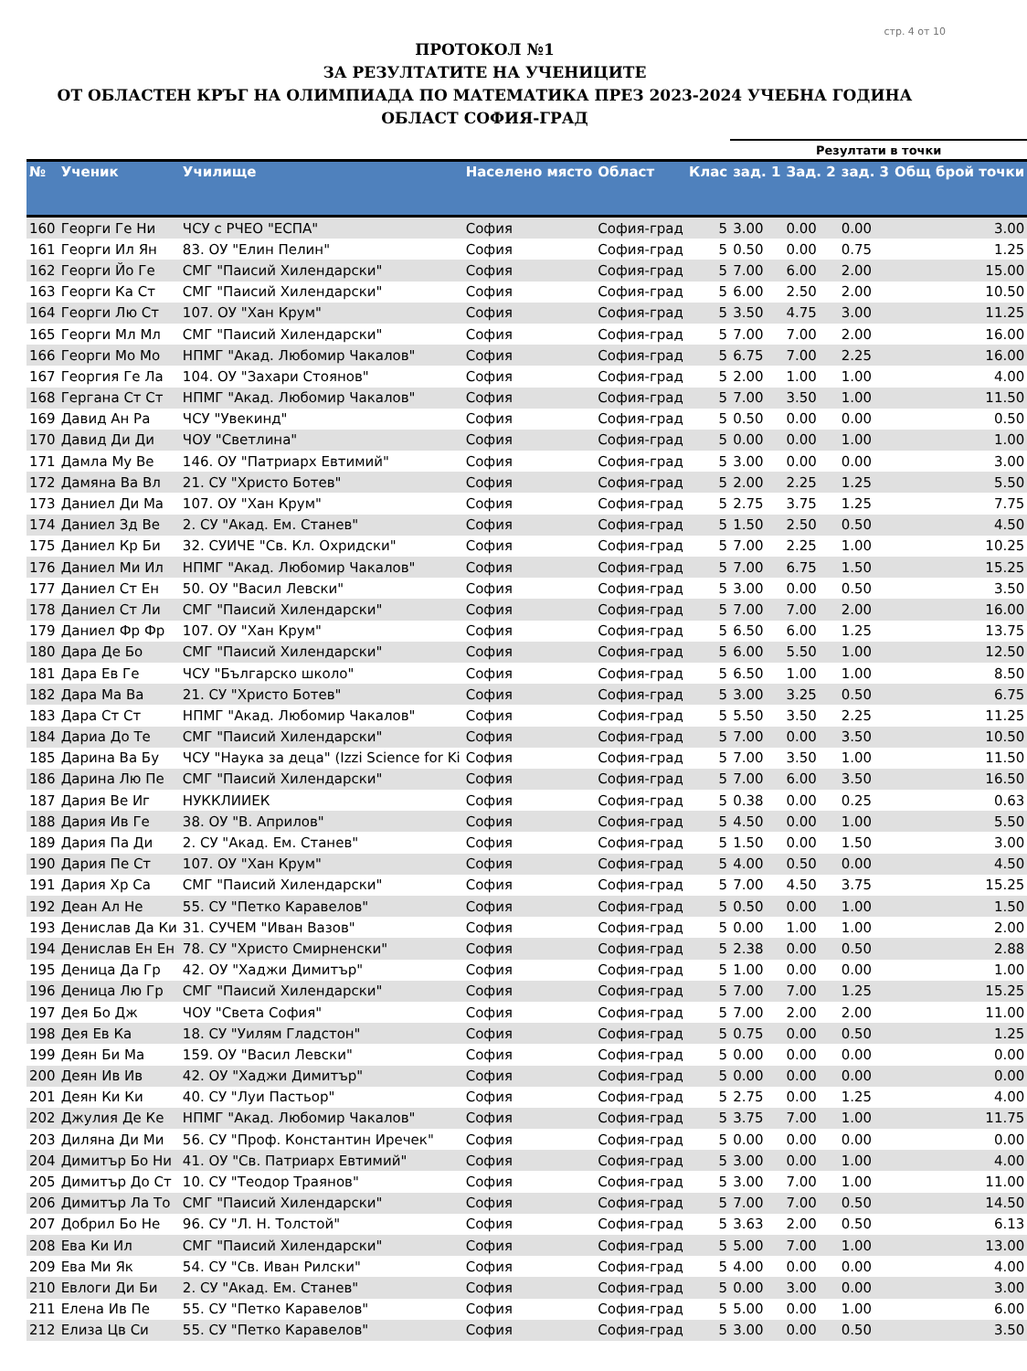стр. 4 от 10
ПРОТОКОЛ №1
ЗА РЕЗУЛТАТИТЕ НА УЧЕНИЦИТЕ
ОТ ОБЛАСТЕН КРЪГ НА ОЛИМПИАДА ПО МАТЕМАТИКА ПРЕЗ 2023-2024 УЧЕБНА ГОДИНА
ОБЛАСТ СОФИЯ-ГРАД
| | | | | | | Резултати в точки | | | |
| --- | --- | --- | --- | --- | --- | --- | --- | --- | --- |
| № | Ученик | Училище | Населено място | Област | Клас | зад. 1 | Зад. 2 | зад. 3 | Общ брой точки |
| 160 | Георги Ге Ни | ЧСУ с РЧЕО "ЕСПА" | София | София-град | 5 | 3.00 | 0.00 | 0.00 | 3.00 |
| 161 | Георги Ил Ян | 83. ОУ "Елин Пелин" | София | София-град | 5 | 0.50 | 0.00 | 0.75 | 1.25 |
| 162 | Георги Йо Ге | СМГ "Паисий Хилендарски" | София | София-град | 5 | 7.00 | 6.00 | 2.00 | 15.00 |
| 163 | Георги Ка Ст | СМГ "Паисий Хилендарски" | София | София-град | 5 | 6.00 | 2.50 | 2.00 | 10.50 |
| 164 | Георги Лю Ст | 107. ОУ "Хан Крум" | София | София-град | 5 | 3.50 | 4.75 | 3.00 | 11.25 |
| 165 | Георги Мл Мл | СМГ "Паисий Хилендарски" | София | София-град | 5 | 7.00 | 7.00 | 2.00 | 16.00 |
| 166 | Георги Мо Мо | НПМГ "Акад. Любомир Чакалов" | София | София-град | 5 | 6.75 | 7.00 | 2.25 | 16.00 |
| 167 | Георгия Ге Ла | 104. ОУ "Захари Стоянов" | София | София-град | 5 | 2.00 | 1.00 | 1.00 | 4.00 |
| 168 | Гергана Ст Ст | НПМГ "Акад. Любомир Чакалов" | София | София-град | 5 | 7.00 | 3.50 | 1.00 | 11.50 |
| 169 | Давид Ан Ра | ЧСУ "Увекинд" | София | София-град | 5 | 0.50 | 0.00 | 0.00 | 0.50 |
| 170 | Давид Ди Ди | ЧОУ "Светлина" | София | София-град | 5 | 0.00 | 0.00 | 1.00 | 1.00 |
| 171 | Дамла Му Ве | 146. ОУ "Патриарх Евтимий" | София | София-град | 5 | 3.00 | 0.00 | 0.00 | 3.00 |
| 172 | Дамяна Ва Вл | 21. СУ "Христо Ботев" | София | София-град | 5 | 2.00 | 2.25 | 1.25 | 5.50 |
| 173 | Даниел Ди Ма | 107. ОУ "Хан Крум" | София | София-град | 5 | 2.75 | 3.75 | 1.25 | 7.75 |
| 174 | Даниел Зд Ве | 2. СУ "Акад. Ем. Станев" | София | София-град | 5 | 1.50 | 2.50 | 0.50 | 4.50 |
| 175 | Даниел Кр Би | 32. СУИЧЕ "Св. Кл. Охридски" | София | София-град | 5 | 7.00 | 2.25 | 1.00 | 10.25 |
| 176 | Даниел Ми Ил | НПМГ "Акад. Любомир Чакалов" | София | София-град | 5 | 7.00 | 6.75 | 1.50 | 15.25 |
| 177 | Даниел Ст Ен | 50. ОУ "Васил Левски" | София | София-град | 5 | 3.00 | 0.00 | 0.50 | 3.50 |
| 178 | Даниел Ст Ли | СМГ "Паисий Хилендарски" | София | София-град | 5 | 7.00 | 7.00 | 2.00 | 16.00 |
| 179 | Даниел Фр Фр | 107. ОУ "Хан Крум" | София | София-град | 5 | 6.50 | 6.00 | 1.25 | 13.75 |
| 180 | Дара Де Бо | СМГ "Паисий Хилендарски" | София | София-град | 5 | 6.00 | 5.50 | 1.00 | 12.50 |
| 181 | Дара Ев Ге | ЧСУ "Българско школо" | София | София-град | 5 | 6.50 | 1.00 | 1.00 | 8.50 |
| 182 | Дара Ма Ва | 21. СУ "Христо Ботев" | София | София-град | 5 | 3.00 | 3.25 | 0.50 | 6.75 |
| 183 | Дара Ст Ст | НПМГ "Акад. Любомир Чакалов" | София | София-град | 5 | 5.50 | 3.50 | 2.25 | 11.25 |
| 184 | Дариа До Те | СМГ "Паисий Хилендарски" | София | София-град | 5 | 7.00 | 0.00 | 3.50 | 10.50 |
| 185 | Дарина Ва Бу | ЧСУ "Наука за деца" (Izzi Science for Ki | София | София-град | 5 | 7.00 | 3.50 | 1.00 | 11.50 |
| 186 | Дарина Лю Пе | СМГ "Паисий Хилендарски" | София | София-град | 5 | 7.00 | 6.00 | 3.50 | 16.50 |
| 187 | Дария Ве Иг | НУККЛИИЕК | София | София-град | 5 | 0.38 | 0.00 | 0.25 | 0.63 |
| 188 | Дария Ив Ге | 38. ОУ "В. Априлов" | София | София-град | 5 | 4.50 | 0.00 | 1.00 | 5.50 |
| 189 | Дария Па Ди | 2. СУ "Акад. Ем. Станев" | София | София-град | 5 | 1.50 | 0.00 | 1.50 | 3.00 |
| 190 | Дария Пе Ст | 107. ОУ "Хан Крум" | София | София-град | 5 | 4.00 | 0.50 | 0.00 | 4.50 |
| 191 | Дария Хр Са | СМГ "Паисий Хилендарски" | София | София-град | 5 | 7.00 | 4.50 | 3.75 | 15.25 |
| 192 | Деан Ал Не | 55. СУ "Петко Каравелов" | София | София-град | 5 | 0.50 | 0.00 | 1.00 | 1.50 |
| 193 | Денислав Да Ки | 31. СУЧЕМ "Иван Вазов" | София | София-град | 5 | 0.00 | 1.00 | 1.00 | 2.00 |
| 194 | Денислав Ен Ен | 78. СУ "Христо Смирненски" | София | София-град | 5 | 2.38 | 0.00 | 0.50 | 2.88 |
| 195 | Деница Да Гр | 42. ОУ "Хаджи Димитър" | София | София-град | 5 | 1.00 | 0.00 | 0.00 | 1.00 |
| 196 | Деница Лю Гр | СМГ "Паисий Хилендарски" | София | София-град | 5 | 7.00 | 7.00 | 1.25 | 15.25 |
| 197 | Дея Бо Дж | ЧОУ "Света София" | София | София-град | 5 | 7.00 | 2.00 | 2.00 | 11.00 |
| 198 | Дея Ев Ка | 18. СУ "Уилям Гладстон" | София | София-град | 5 | 0.75 | 0.00 | 0.50 | 1.25 |
| 199 | Деян Би Ма | 159. ОУ "Васил Левски" | София | София-град | 5 | 0.00 | 0.00 | 0.00 | 0.00 |
| 200 | Деян Ив Ив | 42. ОУ "Хаджи Димитър" | София | София-град | 5 | 0.00 | 0.00 | 0.00 | 0.00 |
| 201 | Деян Ки Ки | 40. СУ "Луи Пастьор" | София | София-град | 5 | 2.75 | 0.00 | 1.25 | 4.00 |
| 202 | Джулия Де Ке | НПМГ "Акад. Любомир Чакалов" | София | София-град | 5 | 3.75 | 7.00 | 1.00 | 11.75 |
| 203 | Диляна Ди Ми | 56. СУ "Проф. Константин Иречек" | София | София-град | 5 | 0.00 | 0.00 | 0.00 | 0.00 |
| 204 | Димитър Бо Ни | 41. ОУ "Св. Патриарх Евтимий" | София | София-град | 5 | 3.00 | 0.00 | 1.00 | 4.00 |
| 205 | Димитър До Ст | 10. СУ "Теодор Траянов" | София | София-град | 5 | 3.00 | 7.00 | 1.00 | 11.00 |
| 206 | Димитър Ла То | СМГ "Паисий Хилендарски" | София | София-град | 5 | 7.00 | 7.00 | 0.50 | 14.50 |
| 207 | Добрил Бо Не | 96. СУ "Л. Н. Толстой" | София | София-град | 5 | 3.63 | 2.00 | 0.50 | 6.13 |
| 208 | Ева Ки Ил | СМГ "Паисий Хилендарски" | София | София-град | 5 | 5.00 | 7.00 | 1.00 | 13.00 |
| 209 | Ева Ми Як | 54. СУ "Св. Иван Рилски" | София | София-град | 5 | 4.00 | 0.00 | 0.00 | 4.00 |
| 210 | Евлоги Ди Би | 2. СУ "Акад. Ем. Станев" | София | София-град | 5 | 0.00 | 3.00 | 0.00 | 3.00 |
| 211 | Елена Ив Пе | 55. СУ "Петко Каравелов" | София | София-град | 5 | 5.00 | 0.00 | 1.00 | 6.00 |
| 212 | Елиза Цв Си | 55. СУ "Петко Каравелов" | София | София-град | 5 | 3.00 | 0.00 | 0.50 | 3.50 |